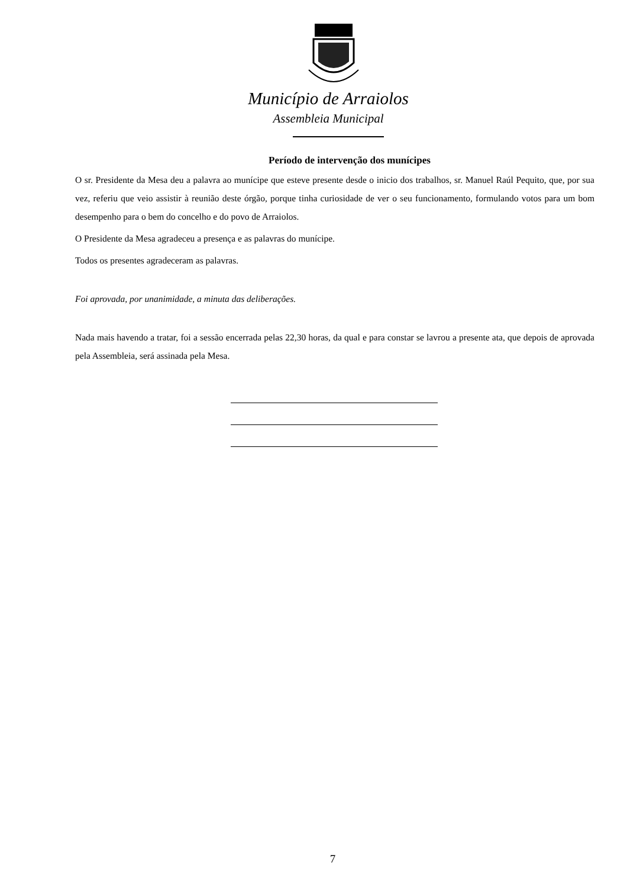Município de Arraiolos
Assembleia Municipal
Período de intervenção dos munícipes
O sr. Presidente da Mesa deu a palavra ao munícipe que esteve presente desde o inicio dos trabalhos, sr. Manuel Raúl Pequito, que, por sua vez, referiu que veio assistir à reunião deste órgão, porque tinha curiosidade de ver o seu funcionamento, formulando votos para um bom desempenho para o bem do concelho e do povo de Arraiolos.
O Presidente da Mesa agradeceu a presença e as palavras do munícipe.
Todos os presentes agradeceram as palavras.
Foi aprovada, por unanimidade, a minuta das deliberações.
Nada mais havendo a tratar, foi a sessão encerrada pelas 22,30 horas, da qual e para constar se lavrou a presente ata, que depois de aprovada pela Assembleia, será assinada pela Mesa.
7